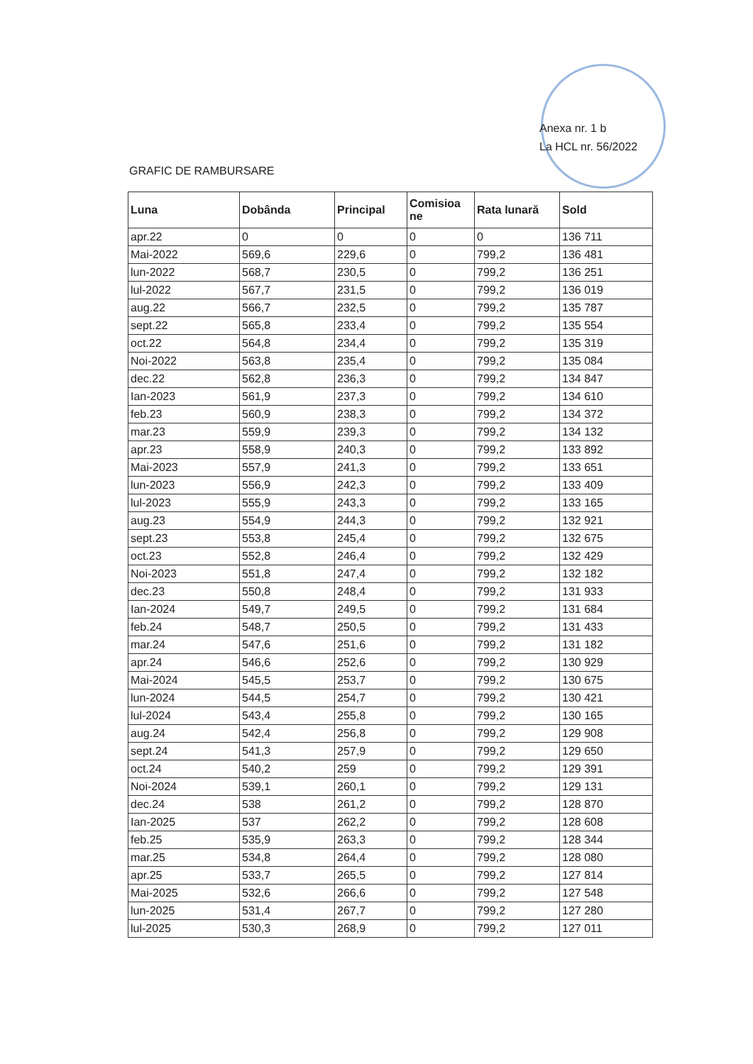Anexa nr. 1 b
La HCL nr. 56/2022
GRAFIC DE RAMBURSARE
| Luna | Dobânda | Principal | Comisioa ne | Rata lunară | Sold |
| --- | --- | --- | --- | --- | --- |
| apr.22 | 0 | 0 | 0 | 0 | 136 711 |
| Mai-2022 | 569,6 | 229,6 | 0 | 799,2 | 136 481 |
| lun-2022 | 568,7 | 230,5 | 0 | 799,2 | 136 251 |
| lul-2022 | 567,7 | 231,5 | 0 | 799,2 | 136 019 |
| aug.22 | 566,7 | 232,5 | 0 | 799,2 | 135 787 |
| sept.22 | 565,8 | 233,4 | 0 | 799,2 | 135 554 |
| oct.22 | 564,8 | 234,4 | 0 | 799,2 | 135 319 |
| Noi-2022 | 563,8 | 235,4 | 0 | 799,2 | 135 084 |
| dec.22 | 562,8 | 236,3 | 0 | 799,2 | 134 847 |
| Ian-2023 | 561,9 | 237,3 | 0 | 799,2 | 134 610 |
| feb.23 | 560,9 | 238,3 | 0 | 799,2 | 134 372 |
| mar.23 | 559,9 | 239,3 | 0 | 799,2 | 134 132 |
| apr.23 | 558,9 | 240,3 | 0 | 799,2 | 133 892 |
| Mai-2023 | 557,9 | 241,3 | 0 | 799,2 | 133 651 |
| lun-2023 | 556,9 | 242,3 | 0 | 799,2 | 133 409 |
| lul-2023 | 555,9 | 243,3 | 0 | 799,2 | 133 165 |
| aug.23 | 554,9 | 244,3 | 0 | 799,2 | 132 921 |
| sept.23 | 553,8 | 245,4 | 0 | 799,2 | 132 675 |
| oct.23 | 552,8 | 246,4 | 0 | 799,2 | 132 429 |
| Noi-2023 | 551,8 | 247,4 | 0 | 799,2 | 132 182 |
| dec.23 | 550,8 | 248,4 | 0 | 799,2 | 131 933 |
| Ian-2024 | 549,7 | 249,5 | 0 | 799,2 | 131 684 |
| feb.24 | 548,7 | 250,5 | 0 | 799,2 | 131 433 |
| mar.24 | 547,6 | 251,6 | 0 | 799,2 | 131 182 |
| apr.24 | 546,6 | 252,6 | 0 | 799,2 | 130 929 |
| Mai-2024 | 545,5 | 253,7 | 0 | 799,2 | 130 675 |
| lun-2024 | 544,5 | 254,7 | 0 | 799,2 | 130 421 |
| lul-2024 | 543,4 | 255,8 | 0 | 799,2 | 130 165 |
| aug.24 | 542,4 | 256,8 | 0 | 799,2 | 129 908 |
| sept.24 | 541,3 | 257,9 | 0 | 799,2 | 129 650 |
| oct.24 | 540,2 | 259 | 0 | 799,2 | 129 391 |
| Noi-2024 | 539,1 | 260,1 | 0 | 799,2 | 129 131 |
| dec.24 | 538 | 261,2 | 0 | 799,2 | 128 870 |
| Ian-2025 | 537 | 262,2 | 0 | 799,2 | 128 608 |
| feb.25 | 535,9 | 263,3 | 0 | 799,2 | 128 344 |
| mar.25 | 534,8 | 264,4 | 0 | 799,2 | 128 080 |
| apr.25 | 533,7 | 265,5 | 0 | 799,2 | 127 814 |
| Mai-2025 | 532,6 | 266,6 | 0 | 799,2 | 127 548 |
| lun-2025 | 531,4 | 267,7 | 0 | 799,2 | 127 280 |
| lul-2025 | 530,3 | 268,9 | 0 | 799,2 | 127 011 |